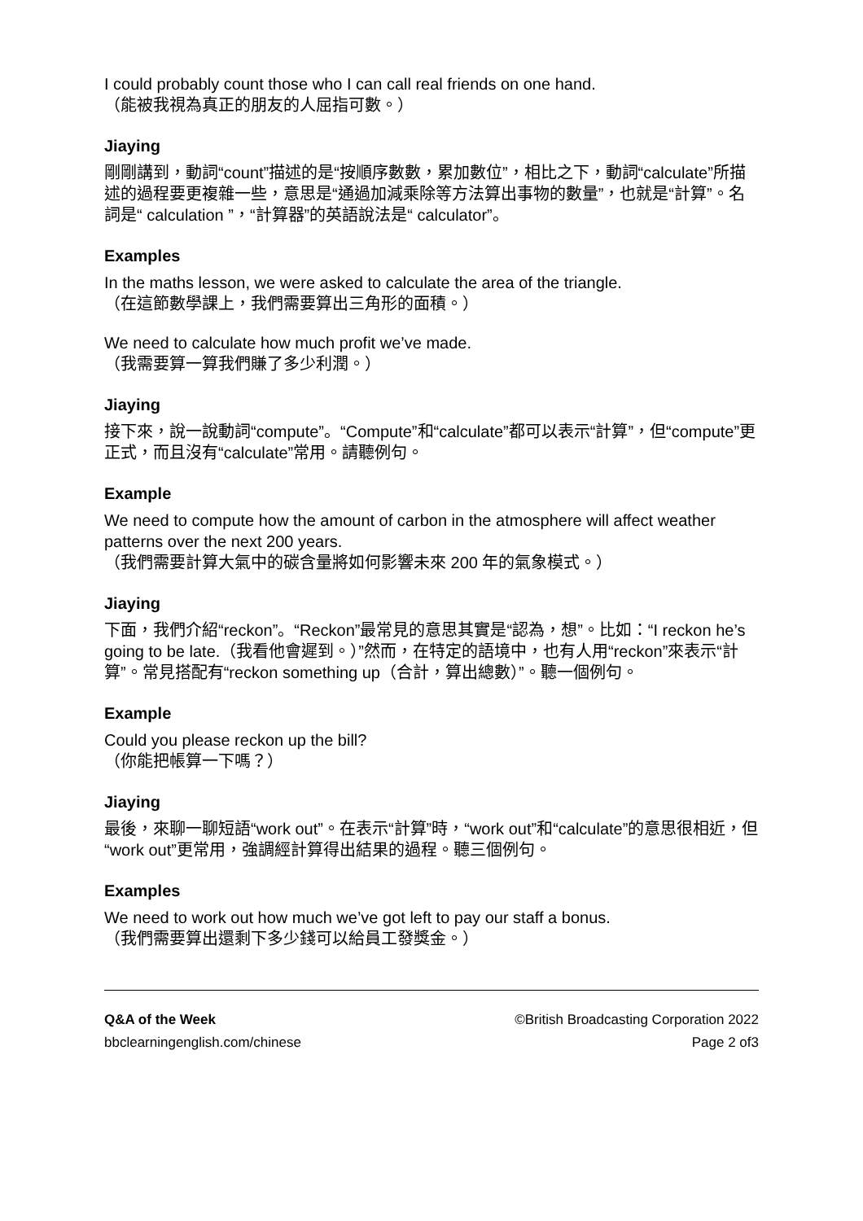I could probably count those who I can call real friends on one hand.
（能被我視為真正的朋友的人屈指可數。）
Jiaying
剛剛講到，動詞“count”描述的是“按順序數數，累加數位”，相比之下，動詞“calculate”所描述的過程要更複雜一些，意思是“通過加減乘除等方法算出事物的數量”，也就是“計算”。名詞是“ calculation ”，“計算器”的英語說法是“ calculator”。
Examples
In the maths lesson, we were asked to calculate the area of the triangle.
（在這節數學課上，我們需要算出三角形的面積。）
We need to calculate how much profit we’ve made.
（我需要算一算我們賺了多少利潤。）
Jiaying
接下來，說一說動詞“compute”。“Compute”和“calculate”都可以表示“計算”，但“compute”更正式，而且沒有“calculate”常用。請聽例句。
Example
We need to compute how the amount of carbon in the atmosphere will affect weather patterns over the next 200 years.
（我們需要計算大氣中的碳含量將如何影響未來 200 年的氣象模式。）
Jiaying
下面，我們介紹“reckon”。“Reckon”最常見的意思其實是“認為，想”。比如：“I reckon he’s going to be late.（我看他會遲到。）”然而，在特定的語境中，也有人用“reckon”來表示“計算”。常見搭配有“reckon something up（合計，算出總數）”。聽一個例句。
Example
Could you please reckon up the bill?
（你能把帳算一下嗎？）
Jiaying
最後，來聊一聊短語“work out”。在表示“計算”時，“work out”和“calculate”的意思很相近，但“work out”更常用，強調經計算得出結果的過程。聽三個例句。
Examples
We need to work out how much we’ve got left to pay our staff a bonus.
（我們需要算出還剩下多少錢可以給員工發獎金。）
Q&A of the Week
bbclearningenglish.com/chinese
©British Broadcasting Corporation 2022
Page 2 of3